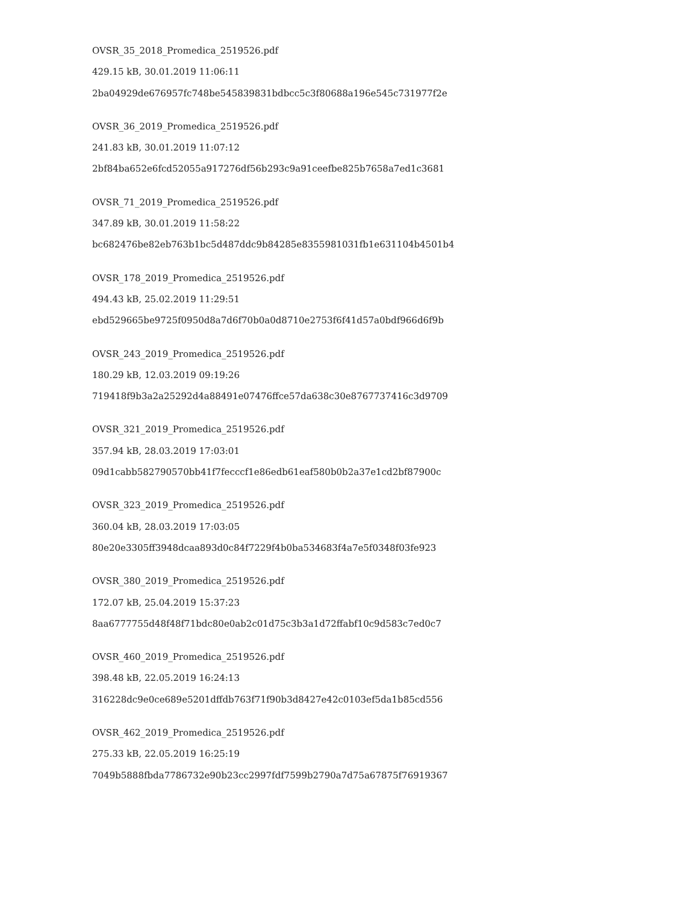OVSR_35_2018_Promedica_2519526.pdf
429.15 kB, 30.01.2019 11:06:11
2ba04929de676957fc748be545839831bdbcc5c3f80688a196e545c731977f2e
OVSR_36_2019_Promedica_2519526.pdf
241.83 kB, 30.01.2019 11:07:12
2bf84ba652e6fcd52055a917276df56b293c9a91ceefbe825b7658a7ed1c3681
OVSR_71_2019_Promedica_2519526.pdf
347.89 kB, 30.01.2019 11:58:22
bc682476be82eb763b1bc5d487ddc9b84285e8355981031fb1e631104b4501b4
OVSR_178_2019_Promedica_2519526.pdf
494.43 kB, 25.02.2019 11:29:51
ebd529665be9725f0950d8a7d6f70b0a0d8710e2753f6f41d57a0bdf966d6f9b
OVSR_243_2019_Promedica_2519526.pdf
180.29 kB, 12.03.2019 09:19:26
719418f9b3a2a25292d4a88491e07476ffce57da638c30e8767737416c3d9709
OVSR_321_2019_Promedica_2519526.pdf
357.94 kB, 28.03.2019 17:03:01
09d1cabb582790570bb41f7fecccf1e86edb61eaf580b0b2a37e1cd2bf87900c
OVSR_323_2019_Promedica_2519526.pdf
360.04 kB, 28.03.2019 17:03:05
80e20e3305ff3948dcaa893d0c84f7229f4b0ba534683f4a7e5f0348f03fe923
OVSR_380_2019_Promedica_2519526.pdf
172.07 kB, 25.04.2019 15:37:23
8aa6777755d48f48f71bdc80e0ab2c01d75c3b3a1d72ffabf10c9d583c7ed0c7
OVSR_460_2019_Promedica_2519526.pdf
398.48 kB, 22.05.2019 16:24:13
316228dc9e0ce689e5201dffdb763f71f90b3d8427e42c0103ef5da1b85cd556
OVSR_462_2019_Promedica_2519526.pdf
275.33 kB, 22.05.2019 16:25:19
7049b5888fbda7786732e90b23cc2997fdf7599b2790a7d75a67875f76919367